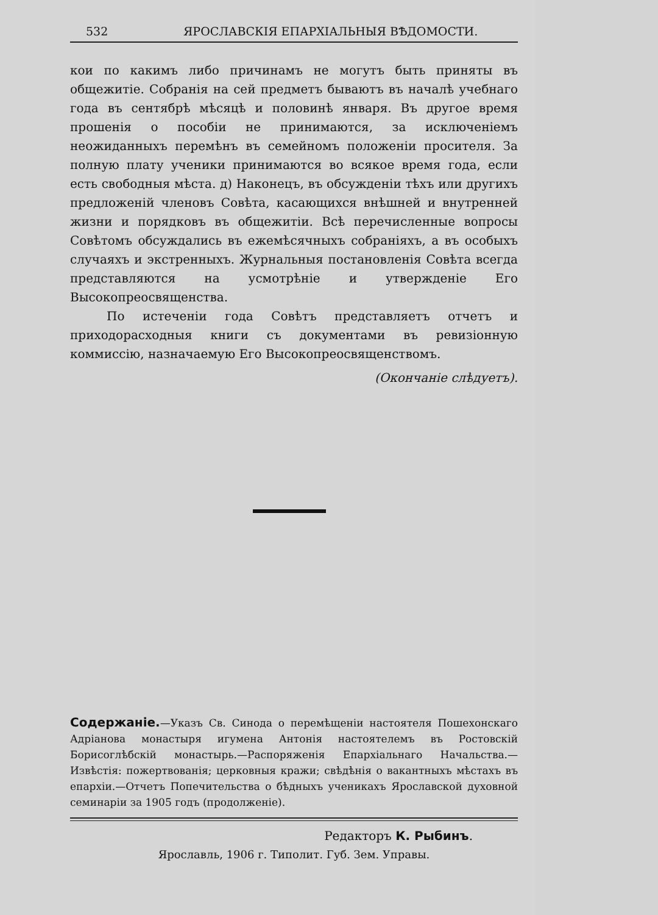532 ЯРОСЛАВСКІЯ ЕПАРХІАЛЬНЫЯ ВѢДОМОСТИ.
кои по какимъ либо причинамъ не могутъ быть приняты въ общежитіе. Собранія на сей предметъ бываютъ въ началѣ учебнаго года въ сентябрѣ мѣсяцѣ и половинѣ января. Въ другое время прошенія о пособіи не принимаются, за исключеніемъ неожиданныхъ перемѣнъ въ семейномъ положеніи просителя. За полную плату ученики принимаются во всякое время года, если есть свободныя мѣста. д) Наконецъ, въ обсужденіи тѣхъ или другихъ предложеній членовъ Совѣта, касающихся внѣшней и внутренней жизни и порядковъ въ общежитіи. Всѣ перечисленные вопросы Совѣтомъ обсуждались въ ежемѣсячныхъ собраніяхъ, а въ особыхъ случаяхъ и экстренныхъ. Журнальныя постановленія Совѣта всегда представляются на усмотрѣніе и утвержденіе Его Высокопреосвященства.
По истеченіи года Совѣтъ представляетъ отчетъ и приходорасходныя книги съ документами въ ревизіонную коммиссію, назначаемую Его Высокопреосвященствомъ.
(Окончаніе слѣдуетъ).
Содержаніе.—Указъ Св. Синода о перемѣщеніи настоятеля Пошехонскаго Адріанова монастыря игумена Антонія настоятелемъ въ Ростовскій Борисоглѣбскій монастырь.—Распоряженія Епархіальнаго Начальства.—Извѣстія: пожертвованія; церковныя кражи; свѣдѣнія о вакантныхъ мѣстахъ въ епархіи.—Отчетъ Попечительства о бѣдныхъ ученикахъ Ярославской духовной семинаріи за 1905 годъ (продолженіе).
Редакторъ К. Рыбинъ.
Ярославль, 1906 г. Типолит. Губ. Зем. Управы.